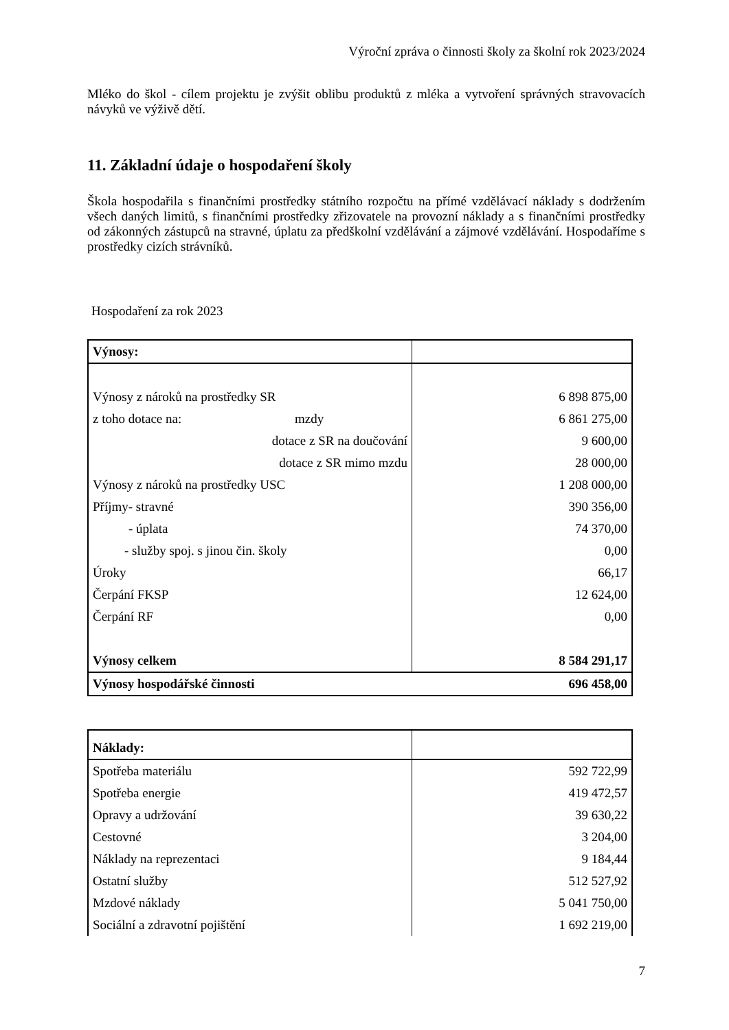Výroční zpráva o činnosti školy za školní rok 2023/2024
Mléko do škol - cílem projektu je zvýšit oblibu produktů z mléka a vytvoření správných stravovacích návyků ve výživě dětí.
11. Základní údaje o hospodaření školy
Škola hospodařila s finančními prostředky státního rozpočtu na přímé vzdělávací náklady s dodržením všech daných limitů, s finančními prostředky zřizovatele na provozní náklady a s finančními prostředky od zákonných zástupců na stravné, úplatu za předškolní vzdělávání a zájmové vzdělávání. Hospodaříme s prostředky cizích strávníků.
Hospodaření za rok 2023
| Výnosy: | |
| Výnosy z nároků na prostředky SR | 6 898 875,00 |
| z toho dotace na: mzdy | 6 861 275,00 |
| dotace z SR na doučování | 9 600,00 |
| dotace z SR mimo mzdu | 28 000,00 |
| Výnosy z nároků na prostředky USC | 1 208 000,00 |
| Příjmy- stravné | 390 356,00 |
| - úplata | 74 370,00 |
| - služby spoj. s jinou čin. školy | 0,00 |
| Úroky | 66,17 |
| Čerpání FKSP | 12 624,00 |
| Čerpání RF | 0,00 |
| Výnosy celkem | 8 584 291,17 |
| Výnosy hospodářské činnosti | 696 458,00 |
| Náklady: | |
| Spotřeba materiálu | 592 722,99 |
| Spotřeba energie | 419 472,57 |
| Opravy a udržování | 39 630,22 |
| Cestovné | 3 204,00 |
| Náklady na reprezentaci | 9 184,44 |
| Ostatní služby | 512 527,92 |
| Mzdové náklady | 5 041 750,00 |
| Sociální a zdravotní pojištění | 1 692 219,00 |
7